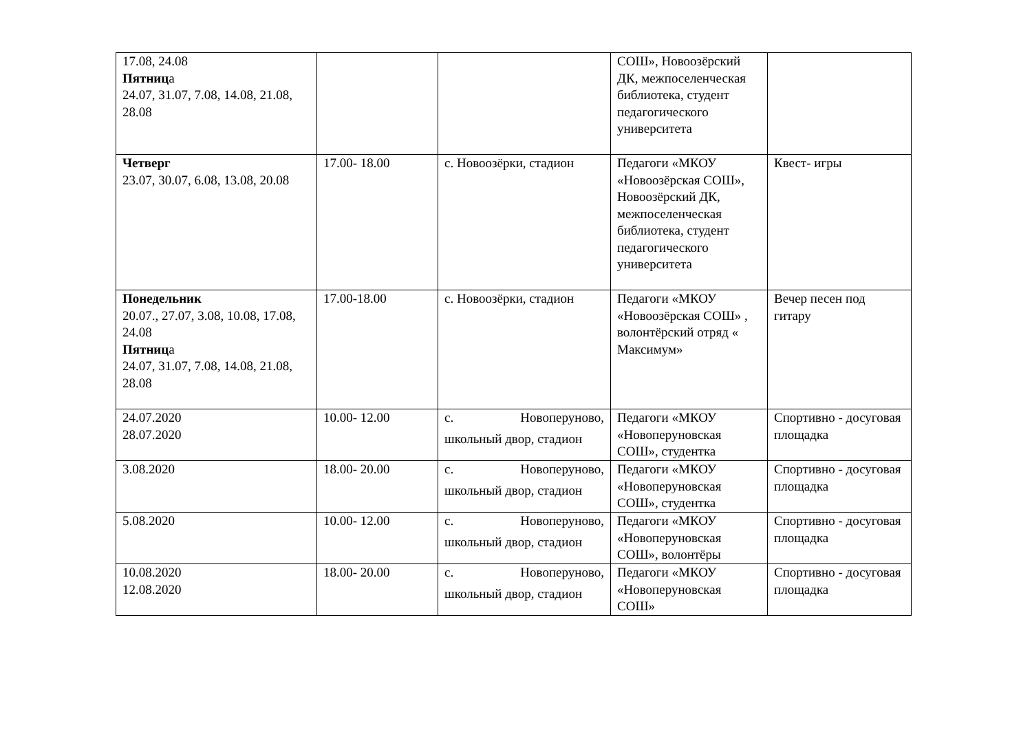| 17.08, 24.08 Пятниц а 24.07, 31.07, 7.08, 14.08, 21.08, 28.08 | | | СОШ», Новоозёрский ДК, межпоселенческая библиотека, студент педагогического университета | |
| Четверг 23.07, 30.07, 6.08, 13.08, 20.08 | 17.00- 18.00 | с. Новоозёрки, стадион | Педагоги «МКОУ «Новоозёрская СОШ», Новоозёрский ДК, межпоселенческая библиотека, студент педагогического университета | Квест- игры |
| Понедельник 20.07., 27.07, 3.08, 10.08, 17.08, 24.08 Пятниц а 24.07, 31.07, 7.08, 14.08, 21.08, 28.08 | 17.00-18.00 | с. Новоозёрки, стадион | Педагоги «МКОУ «Новоозёрская СОШ» , волонтёрский отряд « Максимум» | Вечер песен под гитару |
| 24.07.2020 28.07.2020 | 10.00- 12.00 | с. Новоперуново, школьный двор, стадион | Педагоги «МКОУ «Новоперуновская СОШ», студентка | Спортивно - досуговая площадка |
| 3.08.2020 | 18.00- 20.00 | с. Новоперуново, школьный двор, стадион | Педагоги «МКОУ «Новоперуновская СОШ», студентка | Спортивно - досуговая площадка |
| 5.08.2020 | 10.00- 12.00 | с. Новоперуново, школьный двор, стадион | Педагоги «МКОУ «Новоперуновская СОШ», волонтёры | Спортивно - досуговая площадка |
| 10.08.2020 12.08.2020 | 18.00- 20.00 | с. Новоперуново, школьный двор, стадион | Педагоги «МКОУ «Новоперуновская СОШ» | Спортивно - досуговая площадка |